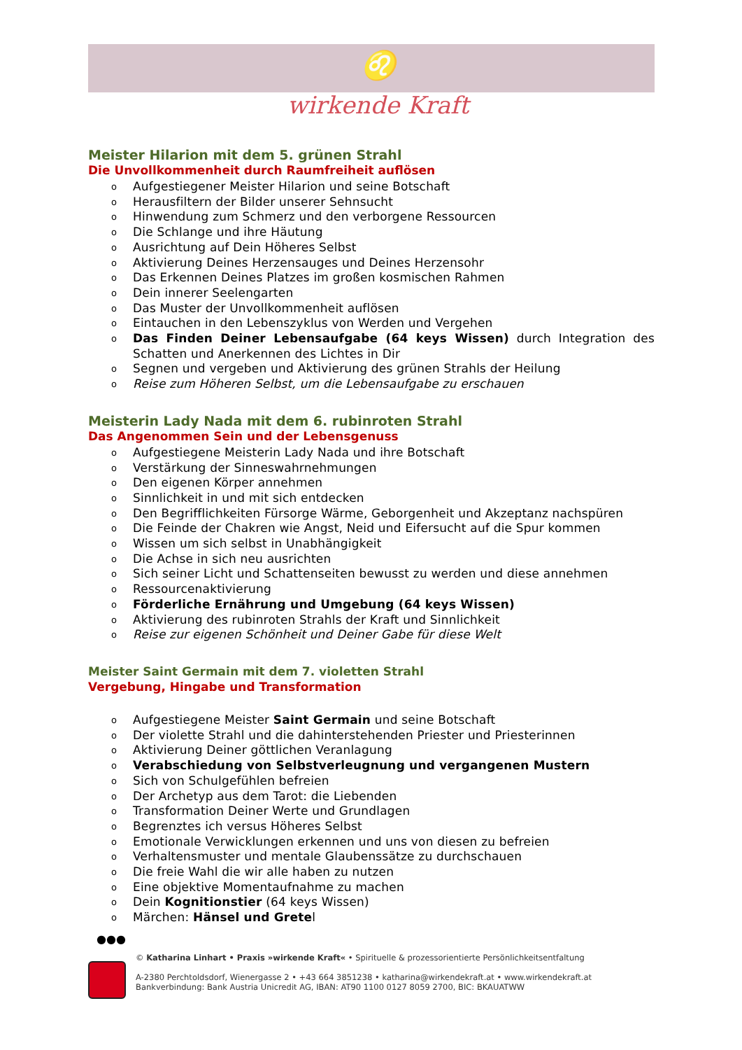♌
wirkende Kraft
Meister Hilarion mit dem 5. grünen Strahl
Die Unvollkommenheit durch Raumfreiheit auflösen
o Aufgestiegener Meister Hilarion und seine Botschaft
o Herausfiltern der Bilder unserer Sehnsucht
o Hinwendung zum Schmerz und den verborgene Ressourcen
o Die Schlange und ihre Häutung
o Ausrichtung auf Dein Höheres Selbst
o Aktivierung Deines Herzensauges und Deines Herzensohr
o Das Erkennen Deines Platzes im großen kosmischen Rahmen
o Dein innerer Seelengarten
o Das Muster der Unvollkommenheit auflösen
o Eintauchen in den Lebenszyklus von Werden und Vergehen
o Das Finden Deiner Lebensaufgabe (64 keys Wissen) durch Integration des Schatten und Anerkennen des Lichtes in Dir
o Segnen und vergeben und Aktivierung des grünen Strahls der Heilung
o Reise zum Höheren Selbst, um die Lebensaufgabe zu erschauen
Meisterin Lady Nada mit dem 6. rubinroten Strahl
Das Angenommen Sein und der Lebensgenuss
o Aufgestiegene Meisterin Lady Nada und ihre Botschaft
o Verstärkung der Sinneswahrnehmungen
o Den eigenen Körper annehmen
o Sinnlichkeit in und mit sich entdecken
o Den Begrifflichkeiten Fürsorge Wärme, Geborgenheit und Akzeptanz nachspüren
o Die Feinde der Chakren wie Angst, Neid und Eifersucht auf die Spur kommen
o Wissen um sich selbst in Unabhängigkeit
o Die Achse in sich neu ausrichten
o Sich seiner Licht und Schattenseiten bewusst zu werden und diese annehmen
o Ressourcenaktivierung
o Förderliche Ernährung und Umgebung (64 keys Wissen)
o Aktivierung des rubinroten Strahls der Kraft und Sinnlichkeit
o Reise zur eigenen Schönheit und Deiner Gabe für diese Welt
Meister Saint Germain mit dem 7. violetten Strahl
Vergebung, Hingabe und Transformation
o Aufgestiegene Meister Saint Germain und seine Botschaft
o Der violette Strahl und die dahinterstehenden Priester und Priesterinnen
o Aktivierung Deiner göttlichen Veranlagung
o Verabschiedung von Selbstverleugnung und vergangenen Mustern
o Sich von Schulgefühlen befreien
o Der Archetyp aus dem Tarot: die Liebenden
o Transformation Deiner Werte und Grundlagen
o Begrenztes ich versus Höheres Selbst
o Emotionale Verwicklungen erkennen und uns von diesen zu befreien
o Verhaltensmuster und mentale Glaubenssätze zu durchschauen
o Die freie Wahl die wir alle haben zu nutzen
o Eine objektive Momentaufnahme zu machen
o Dein Kognitionstier (64 keys Wissen)
o Märchen: Hänsel und Gretel
●●●
© Katharina Linhart • Praxis »wirkende Kraft« • Spirituelle & prozessorientierte Persönlichkeitsentfaltung
A-2380 Perchtoldsdorf, Wienergasse 2 • +43 664 3851238 • katharina@wirkendekraft.at • www.wirkendekraft.at
Bankverbindung: Bank Austria Unicredit AG, IBAN: AT90 1100 0127 8059 2700, BIC: BKAUATWW